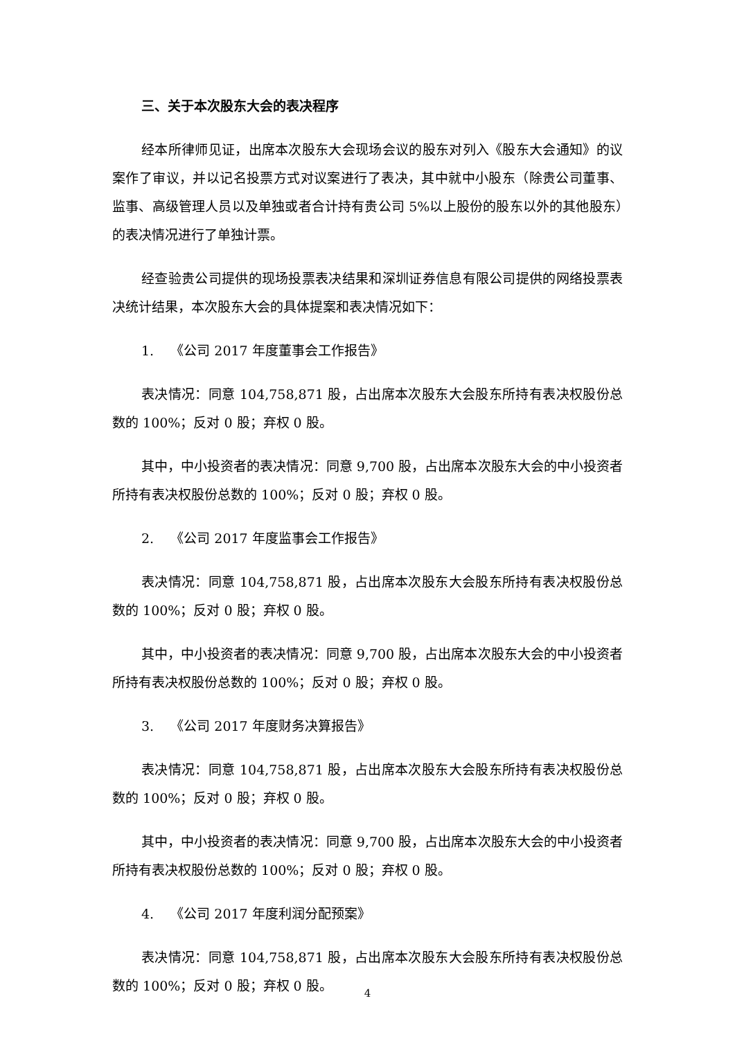三、关于本次股东大会的表决程序
经本所律师见证，出席本次股东大会现场会议的股东对列入《股东大会通知》的议案作了审议，并以记名投票方式对议案进行了表决，其中就中小股东（除贵公司董事、监事、高级管理人员以及单独或者合计持有贵公司 5%以上股份的股东以外的其他股东）的表决情况进行了单独计票。
经查验贵公司提供的现场投票表决结果和深圳证券信息有限公司提供的网络投票表决统计结果，本次股东大会的具体提案和表决情况如下：
1. 《公司 2017 年度董事会工作报告》
表决情况：同意 104,758,871 股，占出席本次股东大会股东所持有表决权股份总数的 100%；反对 0 股；弃权 0 股。
其中，中小投资者的表决情况：同意 9,700 股，占出席本次股东大会的中小投资者所持有表决权股份总数的 100%；反对 0 股；弃权 0 股。
2. 《公司 2017 年度监事会工作报告》
表决情况：同意 104,758,871 股，占出席本次股东大会股东所持有表决权股份总数的 100%；反对 0 股；弃权 0 股。
其中，中小投资者的表决情况：同意 9,700 股，占出席本次股东大会的中小投资者所持有表决权股份总数的 100%；反对 0 股；弃权 0 股。
3. 《公司 2017 年度财务决算报告》
表决情况：同意 104,758,871 股，占出席本次股东大会股东所持有表决权股份总数的 100%；反对 0 股；弃权 0 股。
其中，中小投资者的表决情况：同意 9,700 股，占出席本次股东大会的中小投资者所持有表决权股份总数的 100%；反对 0 股；弃权 0 股。
4. 《公司 2017 年度利润分配预案》
表决情况：同意 104,758,871 股，占出席本次股东大会股东所持有表决权股份总数的 100%；反对 0 股；弃权 0 股。
4